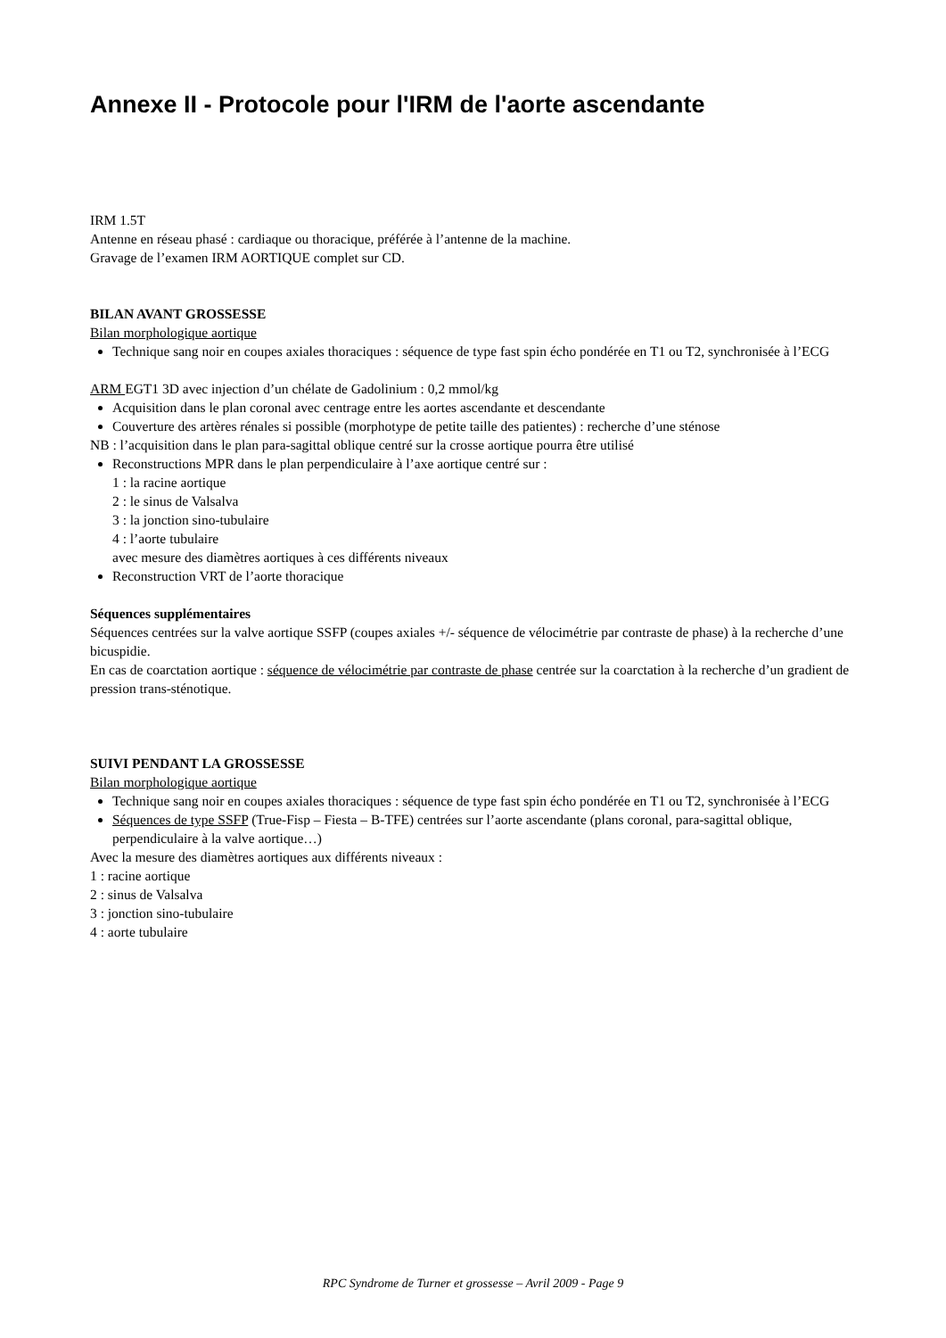Annexe II - Protocole pour l'IRM de l'aorte ascendante
IRM 1.5T
Antenne en réseau phasé : cardiaque ou thoracique, préférée à l’antenne de la machine.
Gravage de l’examen IRM AORTIQUE complet sur CD.
BILAN AVANT GROSSESSE
Bilan morphologique aortique
Technique sang noir en coupes axiales thoraciques : séquence de type fast spin écho pondérée en T1 ou T2, synchronisée à l’ECG
ARM EGT1 3D avec injection d’un chélate de Gadolinium : 0,2 mmol/kg
Acquisition dans le plan coronal avec centrage entre les aortes ascendante et descendante
Couverture des artères rénales si possible (morphotype de petite taille des patientes) : recherche d’une sténose
NB : l’acquisition dans le plan para-sagittal oblique centré sur la crosse aortique pourra être utilisé
Reconstructions MPR dans le plan perpendiculaire à l’axe aortique centré sur :
1 : la racine aortique
2 : le sinus de Valsalva
3 : la jonction sino-tubulaire
4 : l’aorte tubulaire
avec mesure des diamètres aortiques à ces différents niveaux
Reconstruction VRT de l’aorte thoracique
Séquences supplémentaires
Séquences centrées sur la valve aortique SSFP (coupes axiales +/- séquence de vélocimétrie par contraste de phase) à la recherche d’une bicuspidie.
En cas de coarctation aortique : séquence de vélocimétrie par contraste de phase centrée sur la coarctation à la recherche d’un gradient de pression trans-sténotique.
SUIVI PENDANT LA GROSSESSE
Bilan morphologique aortique
Technique sang noir en coupes axiales thoraciques : séquence de type fast spin écho pondérée en T1 ou T2, synchronisée à l’ECG
Séquences de type SSFP (True-Fisp – Fiesta – B-TFE) centrées sur l’aorte ascendante (plans coronal, para-sagittal oblique, perpendiculaire à la valve aortique…)
Avec la mesure des diamètres aortiques aux différents niveaux :
1 : racine aortique
2 : sinus de Valsalva
3 : jonction sino-tubulaire
4 : aorte tubulaire
RPC Syndrome de Turner et grossesse – Avril 2009 - Page 9